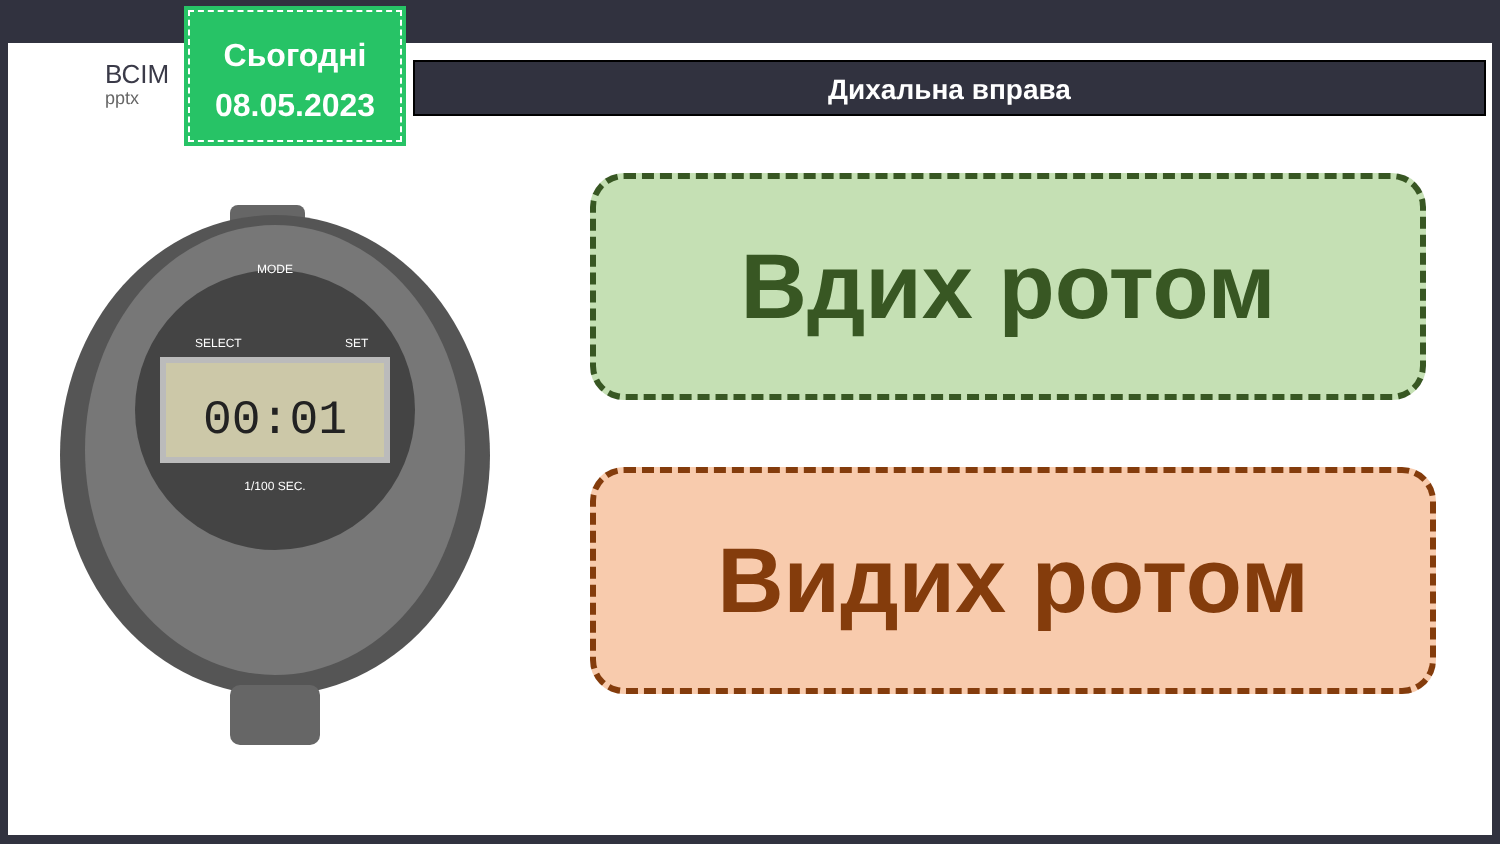ВСІМ
pptx
Сьогодні
08.05.2023
Дихальна вправа
00:01
MODE
SELECT
SET
1/100 SEC.
Вдих ротом
Видих ротом